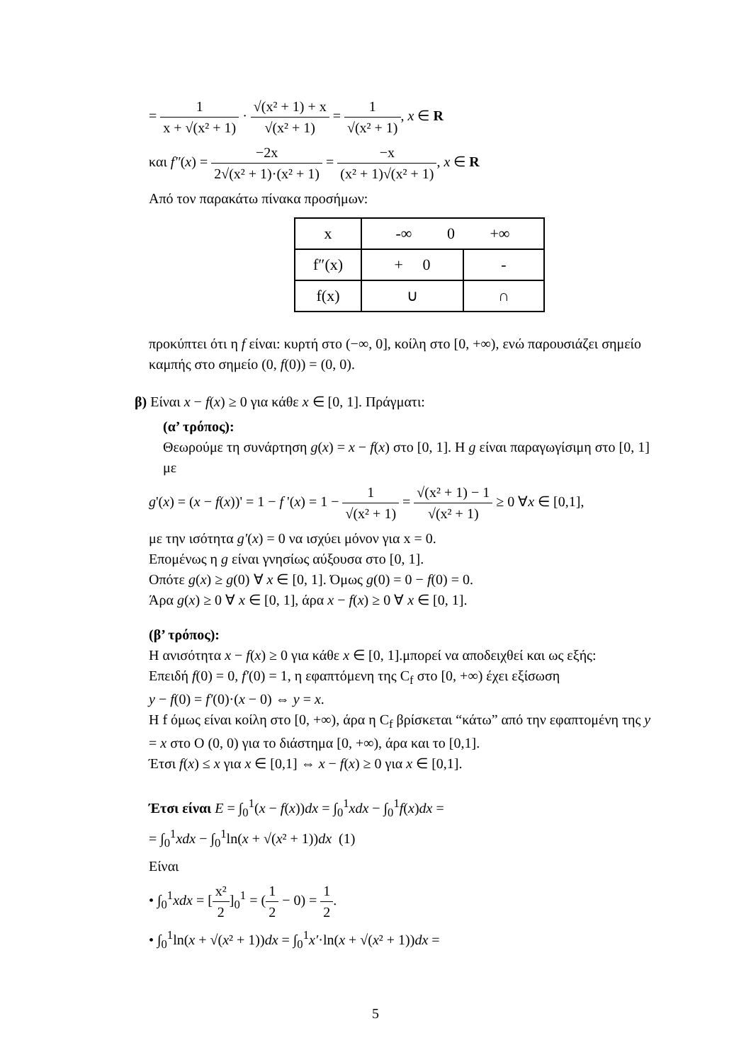= 1 x + √(x² + 1) · √(x² + 1) + x √(x² + 1) = 1 √(x² + 1), x ∈ R
και f″(x) = −2x 2√(x² + 1)·(x² + 1) = −x (x² + 1)√(x² + 1), x ∈ R
Από τον παρακάτω πίνακα προσήμων:
| x | -∞ 0 +∞ | |
| f″(x) | + 0 | - |
| f(x) | ∪ | ∩ |
προκύπτει ότι η f είναι: κυρτή στο (−∞, 0], κοίλη στο [0, +∞), ενώ παρουσιάζει σημείο καμπής στο σημείο (0, f(0)) = (0, 0).
β) Είναι x − f(x) ≥ 0 για κάθε x ∈ [0, 1]. Πράγματι:
(α’ τρόπος):
Θεωρούμε τη συνάρτηση g(x) = x − f(x) στο [0, 1]. Η g είναι παραγωγίσιμη στο [0, 1] με
g'(x) = (x − f(x))' = 1 − f '(x) = 1 − 1 √(x² + 1) = √(x² + 1) − 1 √(x² + 1) ≥ 0 ∀x ∈ [0,1],
με την ισότητα g′(x) = 0 να ισχύει μόνον για x = 0.
Επομένως η g είναι γνησίως αύξουσα στο [0, 1].
Οπότε g(x) ≥ g(0) ∀ x ∈ [0, 1]. Όμως g(0) = 0 − f(0) = 0.
Άρα g(x) ≥ 0 ∀ x ∈ [0, 1], άρα x − f(x) ≥ 0 ∀ x ∈ [0, 1].
(β’ τρόπος):
Η ανισότητα x − f(x) ≥ 0 για κάθε x ∈ [0, 1].μπορεί να αποδειχθεί και ως εξής:
Επειδή f(0) = 0, f′(0) = 1, η εφαπτόμενη της C<sub>f</sub> στο [0, +∞) έχει εξίσωση
y − f(0) = f′(0)·(x − 0) ⇔ y = x.
Η f όμως είναι κοίλη στο [0, +∞), άρα η C<sub>f</sub> βρίσκεται “κάτω” από την εφαπτομένη της y = x στο O (0, 0) για το διάστημα [0, +∞), άρα και το [0,1].
Έτσι f(x) ≤ x για x ∈ [0,1] ⇔ x − f(x) ≥ 0 για x ∈ [0,1].
Έτσι είναι E = ∫<sub>0</sub><sup>1</sup>(x − f(x))dx = ∫<sub>0</sub><sup>1</sup>xdx − ∫<sub>0</sub><sup>1</sup>f(x)dx =
= ∫<sub>0</sub><sup>1</sup>xdx − ∫<sub>0</sub><sup>1</sup>ln(x + √(x² + 1))dx (1)
Είναι
• ∫<sub>0</sub><sup>1</sup>xdx = [x² 2]<sub>0</sub><sup>1</sup> = (1 2 − 0) = 1 2.
• ∫<sub>0</sub><sup>1</sup>ln(x + √(x² + 1))dx = ∫<sub>0</sub><sup>1</sup>x′·ln(x + √(x² + 1))dx =
5